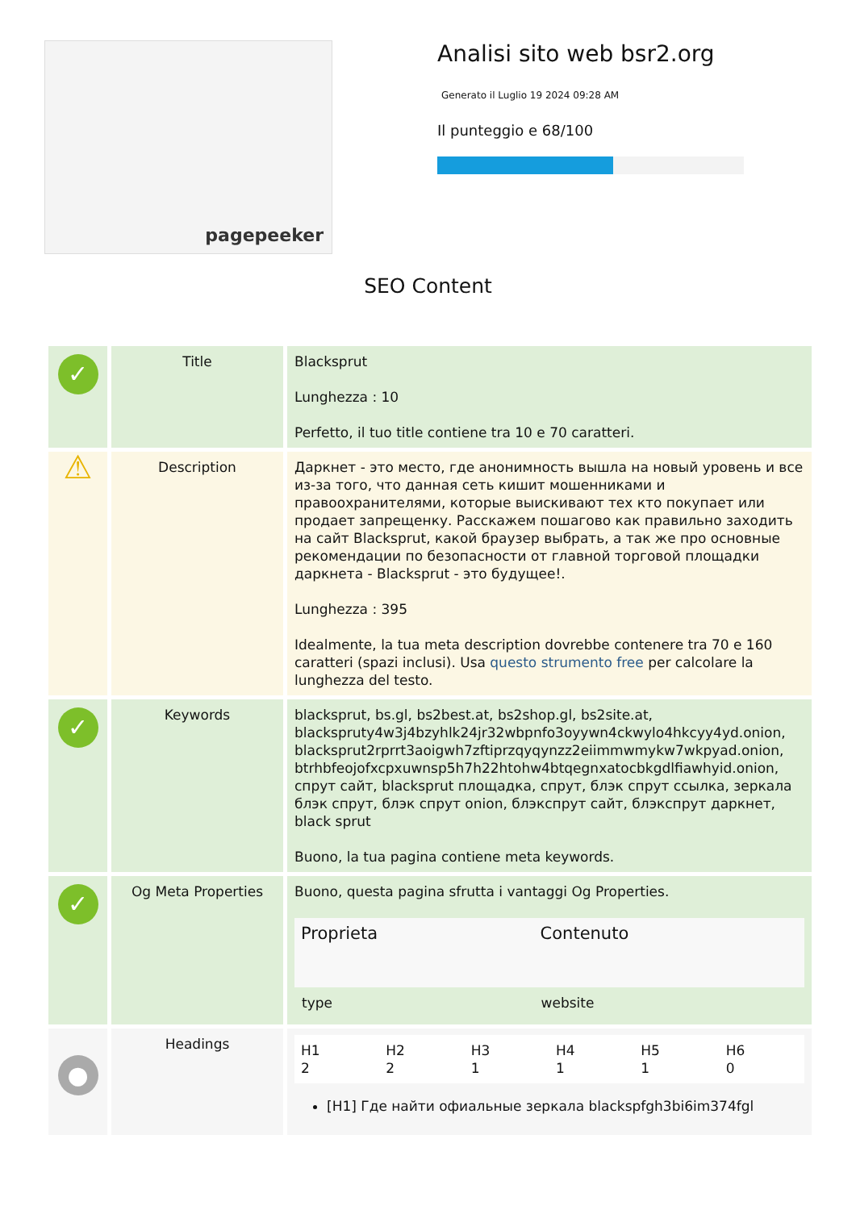pagepeeker
Analisi sito web bsr2.org
Generato il Luglio 19 2024 09:28 AM
Il punteggio e 68/100
SEO Content
| ✓ | Title | Blacksprut Lunghezza : 10 Perfetto, il tuo title contiene tra 10 e 70 caratteri. |
| ⚠ | Description | Даркнет - это место, где анонимность вышла на новый уровень и все из-за того, что данная сеть кишит мошенниками и правоохранителями, которые выискивают тех кто покупает или продает запрещенку. Расскажем пошагово как правильно заходить на сайт Blacksprut, какой браузер выбрать, а так же про основные рекомендации по безопасности от главной торговой площадки даркнета - Blacksprut - это будущее!. Lunghezza : 395 Idealmente, la tua meta description dovrebbe contenere tra 70 e 160 caratteri (spazi inclusi). Usa questo strumento free per calcolare la lunghezza del testo. |
| ✓ | Keywords | blacksprut, bs.gl, bs2best.at, bs2shop.gl, bs2site.at, blackspruty4w3j4bzyhlk24jr32wbpnfo3oyywn4ckwylo4hkcyy4yd.onion, blacksprut2rprrt3aoigwh7zftiprzqyqynzz2eiimmwmykw7wkpyad.onion, btrhbfeojofxcpxuwnsp5h7h22htohw4btqegnxatocbkgdlfiawhyid.onion, спрут сайт, blacksprut площадка, спрут, блэк спрут ссылка, зеркала блэк спрут, блэк спрут onion, блэкспрут сайт, блэкспрут даркнет, black sprut Buono, la tua pagina contiene meta keywords. |
| ✓ | Og Meta Properties | Buono, questa pagina sfrutta i vantaggi Og Properties. / Proprieta / Contenuto / / --- / --- / / type / website / |
| ● | Headings | / H1 2 / H2 2 / H3 1 / H4 1 / H5 1 / H6 0 / / --- / --- / --- / --- / --- / --- / [H1] Где найти офиальные зеркала blackspfgh3bi6im374fgl |